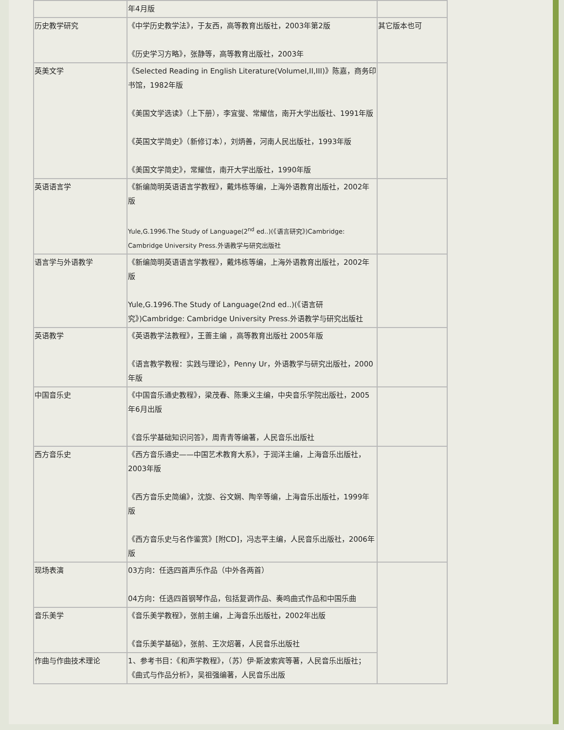| | 年4月版 | |
| 历史教学研究 | 《中学历史教学法》，于友西，高等教育出版社，2003年第2版 《历史学习方略》，张静等，高等教育出版社，2003年 | 其它版本也可 |
| 英美文学 | 《Selected Reading in English Literature(VolumeI,II,III)》陈嘉，商务印书馆，1982年版 《美国文学选读》（上下册），李宜燮、常耀信，南开大学出版社、1991年版 《英国文学简史》（新修订本），刘炳善，河南人民出版社，1993年版 《美国文学简史》，常耀信，南开大学出版社，1990年版 | |
| 英语语言学 | 《新编简明英语语言学教程》，戴炜栋等编，上海外语教育出版社，2002年版 Yule,G.1996.The Study of Language(2<sup>nd</sup> ed..)(《语言研究》)Cambridge: Cambridge University Press.外语教学与研究出版社 | |
| 语言学与外语教学 | 《新编简明英语语言学教程》，戴炜栋等编，上海外语教育出版社，2002年版 Yule,G.1996.The Study of Language(2nd ed..)(《语言研究》)Cambridge: Cambridge University Press.外语教学与研究出版社 | |
| 英语教学 | 《英语教学法教程》，王蔷主编 ，高等教育出版社 2005年版 《语言教学教程：实践与理论》，Penny Ur，外语教学与研究出版社，2000年版 | |
| 中国音乐史 | 《中国音乐通史教程》，梁茂春、陈秉义主编，中央音乐学院出版社，2005年6月出版 《音乐学基础知识问答》，周青青等编著，人民音乐出版社 | |
| 西方音乐史 | 《西方音乐通史——中国艺术教育大系》，于润洋主编，上海音乐出版社，2003年版 《西方音乐史简编》，沈旋、谷文娴、陶辛等编，上海音乐出版社，1999年版 《西方音乐史与名作鉴赏》[附CD]，冯志平主编，人民音乐出版社，2006年版 | |
| 现场表演 | 03方向：任选四首声乐作品（中外各两首） 04方向：任选四首钢琴作品，包括复调作品、奏鸣曲式作品和中国乐曲 | |
| 音乐美学 | 《音乐美学教程》，张前主编，上海音乐出版社，2002年出版 《音乐美学基础》，张前、王次炤著，人民音乐出版社 | |
| 作曲与作曲技术理论 | 1、参考书目：《和声学教程》，（苏）伊·斯波索宾等著，人民音乐出版社；《曲式与作品分析》，吴祖强编著，人民音乐出版 | |